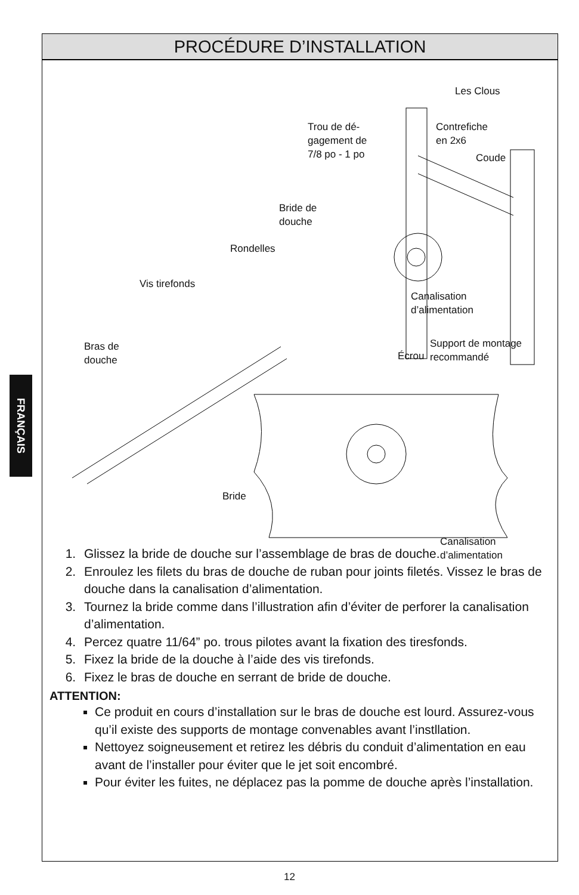FRANÇAIS
PROCÉDURE D’INSTALLATION
Les Clous
Trou de dé-
gagement de
7/8 po - 1 po
Contrefiche
en 2x6
Coude
Bride de
douche
Rondelles
Vis tirefonds
Canalisation
d’alimentation
Bras de
douche
Support de montage
recommandé Écrou
Bride
Canalisation
d’alimentation
1. Glissez la bride de douche sur l’assemblage de bras de douche.
2. Enroulez les filets du bras de douche de ruban pour joints filetés. Vissez le bras de douche dans la canalisation d’alimentation.
3. Tournez la bride comme dans l’illustration afin d’éviter de perforer la canalisation d’alimentation.
4. Percez quatre 11/64” po. trous pilotes avant la fixation des tiresfonds.
5. Fixez la bride de la douche à l’aide des vis tirefonds.
6. Fixez le bras de douche en serrant de bride de douche.
ATTENTION:
Ce produit en cours d’installation sur le bras de douche est lourd. Assurez-vous qu’il existe des supports de montage convenables avant l’instllation.
Nettoyez soigneusement et retirez les débris du conduit d’alimentation en eau avant de l’installer pour éviter que le jet soit encombré.
Pour éviter les fuites, ne déplacez pas la pomme de douche après l’installation.
12